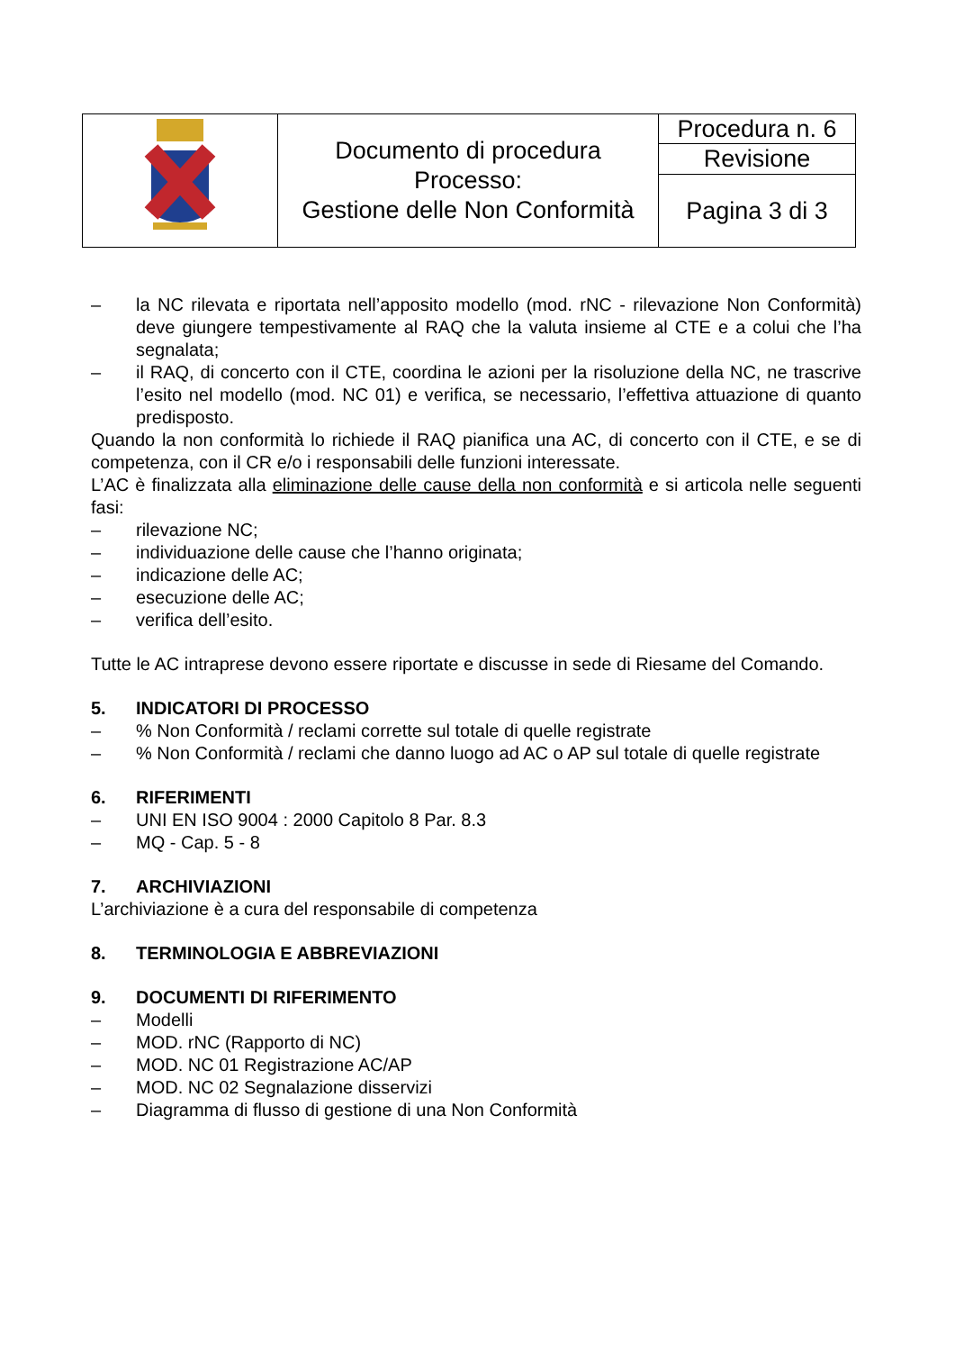| | Documento di procedura Processo: Gestione delle Non Conformità | Procedura n. 6 |
| | | Revisione |
| | | Pagina 3 di 3 |
– la NC rilevata e riportata nell’apposito modello (mod. rNC - rilevazione Non Conformità) deve giungere tempestivamente al RAQ che la valuta insieme al CTE e a colui che l’ha segnalata;
– il RAQ, di concerto con il CTE, coordina le azioni per la risoluzione della NC, ne trascrive l’esito nel modello (mod. NC 01) e verifica, se necessario, l’effettiva attuazione di quanto predisposto.
Quando la non conformità lo richiede il RAQ pianifica una AC, di concerto con il CTE, e se di competenza, con il CR e/o i responsabili delle funzioni interessate.
L’AC è finalizzata alla eliminazione delle cause della non conformità e si articola nelle seguenti fasi:
– rilevazione NC;
– individuazione delle cause che l’hanno originata;
– indicazione delle AC;
– esecuzione delle AC;
– verifica dell’esito.
Tutte le AC intraprese devono essere riportate e discusse in sede di Riesame del Comando.
5. INDICATORI DI PROCESSO
–% Non Conformità / reclami corrette sul totale di quelle registrate
–% Non Conformità / reclami che danno luogo ad AC o AP sul totale di quelle registrate
6. RIFERIMENTI
– UNI EN ISO 9004 : 2000 Capitolo 8 Par. 8.3
– MQ - Cap. 5 - 8
7. ARCHIVIAZIONI
L’archiviazione è a cura del responsabile di competenza
8. TERMINOLOGIA E ABBREVIAZIONI
9. DOCUMENTI DI RIFERIMENTO
– Modelli
– MOD. rNC (Rapporto di NC)
– MOD. NC 01 Registrazione AC/AP
– MOD. NC 02 Segnalazione disservizi
– Diagramma di flusso di gestione di una Non Conformità